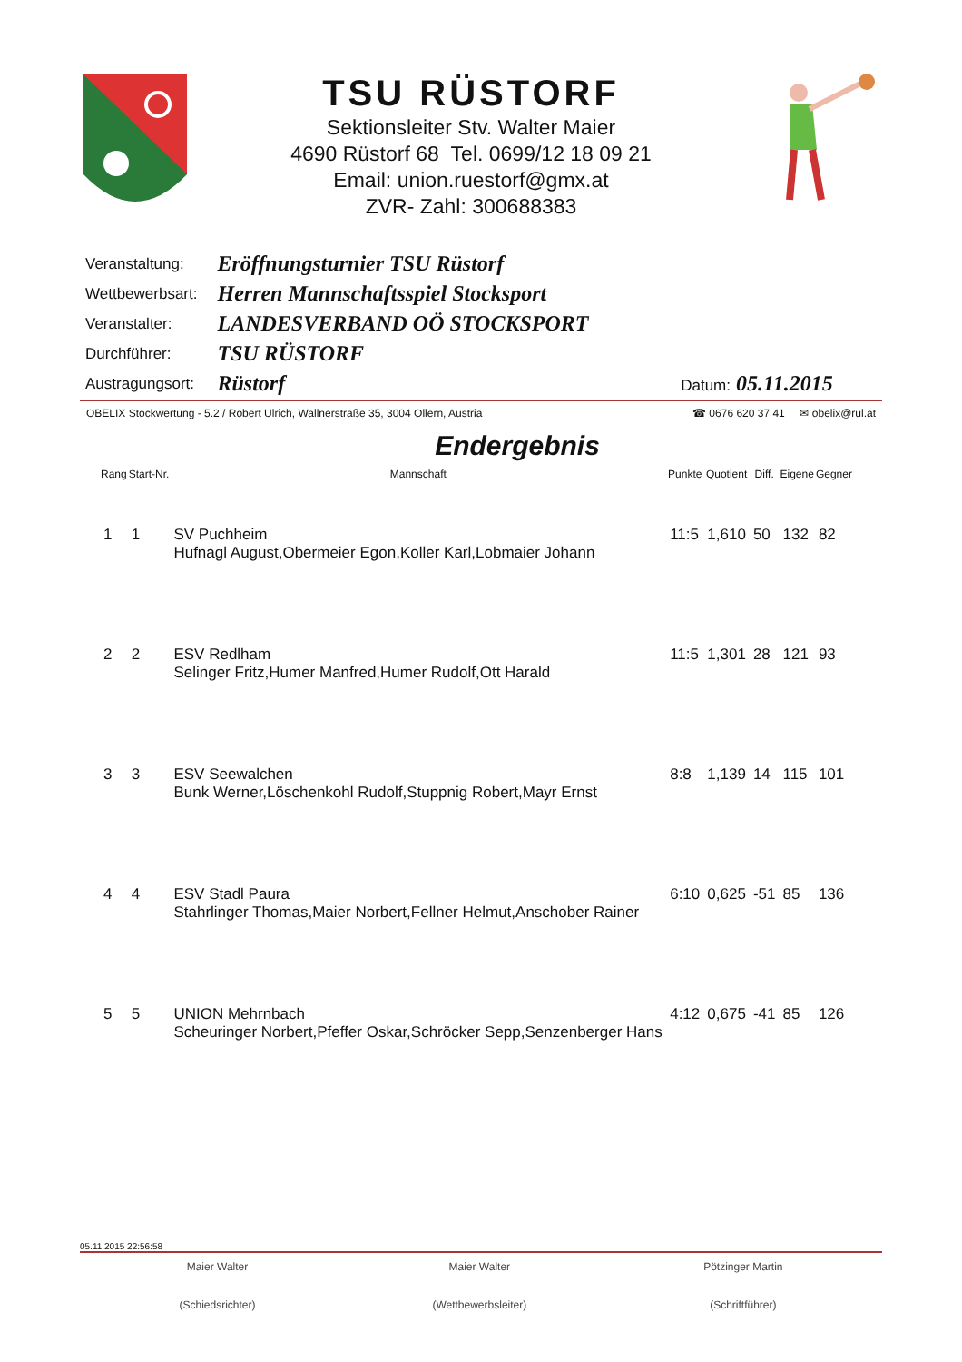TSU RÜSTORF
Sektionsleiter Stv. Walter Maier
4690 Rüstorf 68 Tel. 0699/12 18 09 21
Email: union.ruestorf@gmx.at
ZVR- Zahl: 300688383
| Veranstaltung: | Eröffnungsturnier TSU Rüstorf |
| Wettbewerbsart: | Herren Mannschaftsspiel Stocksport |
| Veranstalter: | LANDESVERBAND OÖ STOCKSPORT |
| Durchführer: | TSU RÜSTORF |
| Austragungsort: | Rüstorf Datum: 05.11.2015 |
OBELIX Stockwertung - 5.2 / Robert Ulrich, Wallnerstraße 35, 3004 Ollern, Austria ☎ 0676 620 37 41 ✉ obelix@rul.at
Endergebnis
| Rang | Start-Nr. | Mannschaft | Punkte | Quotient | Diff. | Eigene | Gegner |
| --- | --- | --- | --- | --- | --- | --- | --- |
| 1 | 1 | SV Puchheim Hufnagl August,Obermeier Egon,Koller Karl,Lobmaier Johann | 11:5 | 1,610 | 50 | 132 | 82 |
| 2 | 2 | ESV Redlham Selinger Fritz,Humer Manfred,Humer Rudolf,Ott Harald | 11:5 | 1,301 | 28 | 121 | 93 |
| 3 | 3 | ESV Seewalchen Bunk Werner,Löschenkohl Rudolf,Stuppnig Robert,Mayr Ernst | 8:8 | 1,139 | 14 | 115 | 101 |
| 4 | 4 | ESV Stadl Paura Stahrlinger Thomas,Maier Norbert,Fellner Helmut,Anschober Rainer | 6:10 | 0,625 | -51 | 85 | 136 |
| 5 | 5 | UNION Mehrnbach Scheuringer Norbert,Pfeffer Oskar,Schröcker Sepp,Senzenberger Hans | 4:12 | 0,675 | -41 | 85 | 126 |
05.11.2015 22:56:58
Maier Walter
(Schiedsrichter)
Maier Walter
(Wettbewerbsleiter)
Pötzinger Martin
(Schriftführer)